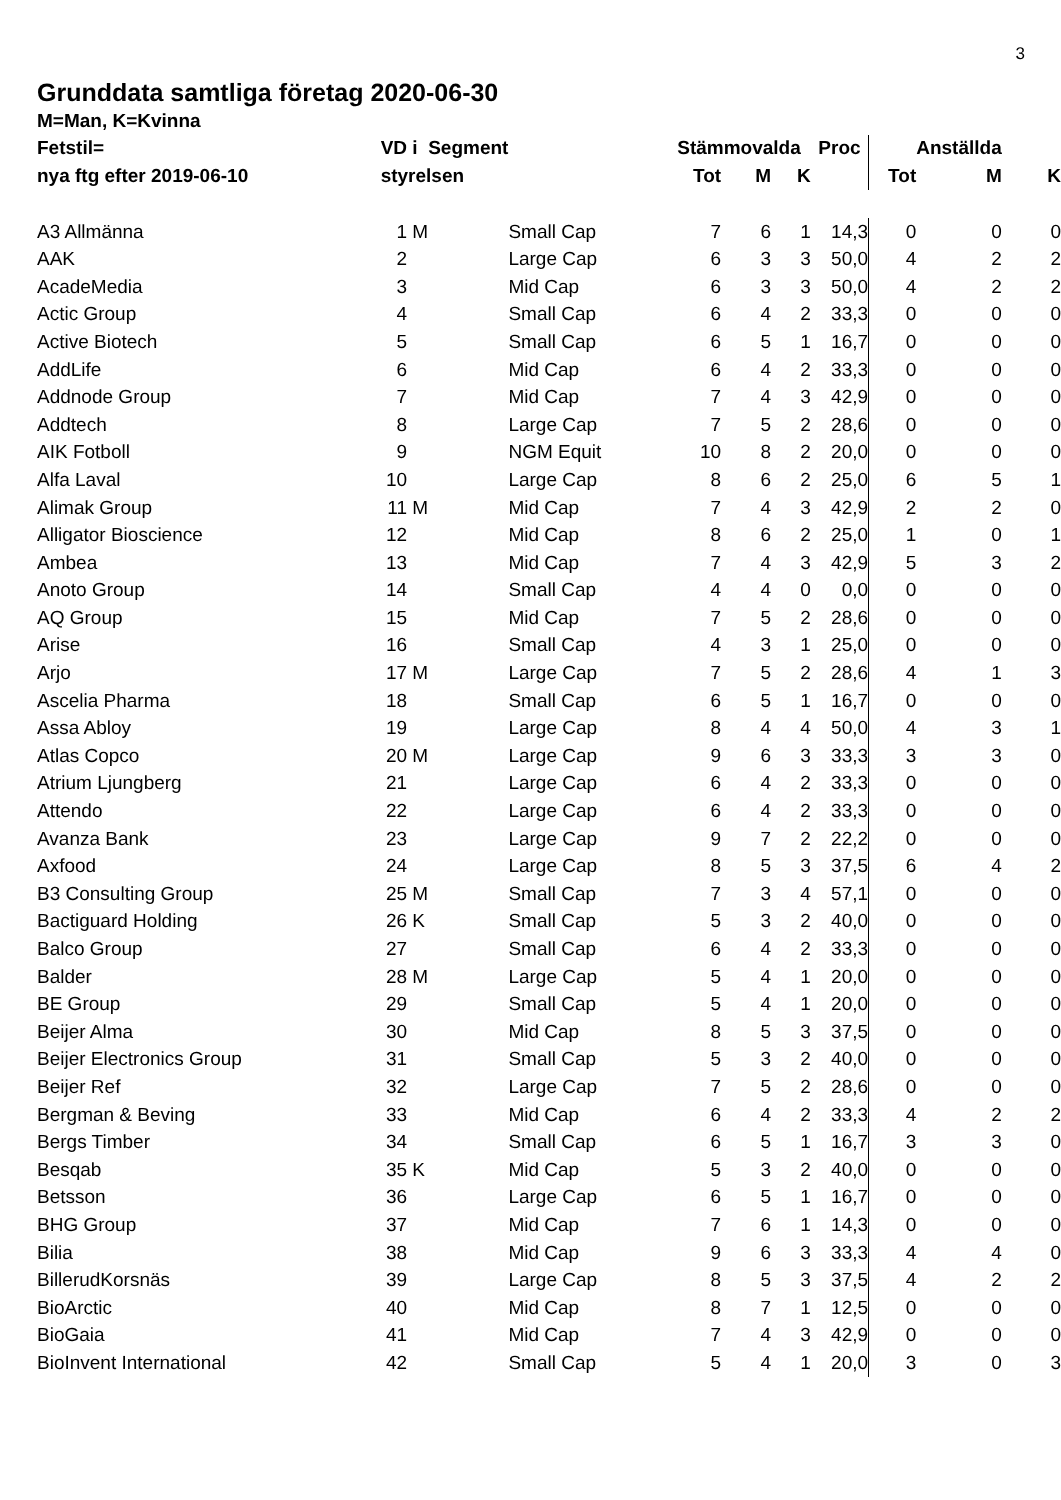3
Grunddata samtliga företag 2020-06-30
| M=Man, K=Kvinna | | | | | | | | | | |
| Fetstil= | VD | i Segment | | Stämmovalda | | | Proc | | Anställda | |
| nya ftg efter 2019-06-10 | styrelsen | | | Tot | M | K | | Tot | M | K |
| A3 Allmänna | 1 | M | Small Cap | 7 | 6 | 1 | 14,3 | 0 | 0 | 0 |
| AAK | 2 | | Large Cap | 6 | 3 | 3 | 50,0 | 4 | 2 | 2 |
| AcadeMedia | 3 | | Mid Cap | 6 | 3 | 3 | 50,0 | 4 | 2 | 2 |
| Actic Group | 4 | | Small Cap | 6 | 4 | 2 | 33,3 | 0 | 0 | 0 |
| Active Biotech | 5 | | Small Cap | 6 | 5 | 1 | 16,7 | 0 | 0 | 0 |
| AddLife | 6 | | Mid Cap | 6 | 4 | 2 | 33,3 | 0 | 0 | 0 |
| Addnode Group | 7 | | Mid Cap | 7 | 4 | 3 | 42,9 | 0 | 0 | 0 |
| Addtech | 8 | | Large Cap | 7 | 5 | 2 | 28,6 | 0 | 0 | 0 |
| AIK Fotboll | 9 | | NGM Equit | 10 | 8 | 2 | 20,0 | 0 | 0 | 0 |
| Alfa Laval | 10 | | Large Cap | 8 | 6 | 2 | 25,0 | 6 | 5 | 1 |
| Alimak Group | 11 | M | Mid Cap | 7 | 4 | 3 | 42,9 | 2 | 2 | 0 |
| Alligator Bioscience | 12 | | Mid Cap | 8 | 6 | 2 | 25,0 | 1 | 0 | 1 |
| Ambea | 13 | | Mid Cap | 7 | 4 | 3 | 42,9 | 5 | 3 | 2 |
| Anoto Group | 14 | | Small Cap | 4 | 4 | 0 | 0,0 | 0 | 0 | 0 |
| AQ Group | 15 | | Mid Cap | 7 | 5 | 2 | 28,6 | 0 | 0 | 0 |
| Arise | 16 | | Small Cap | 4 | 3 | 1 | 25,0 | 0 | 0 | 0 |
| Arjo | 17 | M | Large Cap | 7 | 5 | 2 | 28,6 | 4 | 1 | 3 |
| Ascelia Pharma | 18 | | Small Cap | 6 | 5 | 1 | 16,7 | 0 | 0 | 0 |
| Assa Abloy | 19 | | Large Cap | 8 | 4 | 4 | 50,0 | 4 | 3 | 1 |
| Atlas Copco | 20 | M | Large Cap | 9 | 6 | 3 | 33,3 | 3 | 3 | 0 |
| Atrium Ljungberg | 21 | | Large Cap | 6 | 4 | 2 | 33,3 | 0 | 0 | 0 |
| Attendo | 22 | | Large Cap | 6 | 4 | 2 | 33,3 | 0 | 0 | 0 |
| Avanza Bank | 23 | | Large Cap | 9 | 7 | 2 | 22,2 | 0 | 0 | 0 |
| Axfood | 24 | | Large Cap | 8 | 5 | 3 | 37,5 | 6 | 4 | 2 |
| B3 Consulting Group | 25 | M | Small Cap | 7 | 3 | 4 | 57,1 | 0 | 0 | 0 |
| Bactiguard Holding | 26 | K | Small Cap | 5 | 3 | 2 | 40,0 | 0 | 0 | 0 |
| Balco Group | 27 | | Small Cap | 6 | 4 | 2 | 33,3 | 0 | 0 | 0 |
| Balder | 28 | M | Large Cap | 5 | 4 | 1 | 20,0 | 0 | 0 | 0 |
| BE Group | 29 | | Small Cap | 5 | 4 | 1 | 20,0 | 0 | 0 | 0 |
| Beijer Alma | 30 | | Mid Cap | 8 | 5 | 3 | 37,5 | 0 | 0 | 0 |
| Beijer Electronics Group | 31 | | Small Cap | 5 | 3 | 2 | 40,0 | 0 | 0 | 0 |
| Beijer Ref | 32 | | Large Cap | 7 | 5 | 2 | 28,6 | 0 | 0 | 0 |
| Bergman & Beving | 33 | | Mid Cap | 6 | 4 | 2 | 33,3 | 4 | 2 | 2 |
| Bergs Timber | 34 | | Small Cap | 6 | 5 | 1 | 16,7 | 3 | 3 | 0 |
| Besqab | 35 | K | Mid Cap | 5 | 3 | 2 | 40,0 | 0 | 0 | 0 |
| Betsson | 36 | | Large Cap | 6 | 5 | 1 | 16,7 | 0 | 0 | 0 |
| BHG Group | 37 | | Mid Cap | 7 | 6 | 1 | 14,3 | 0 | 0 | 0 |
| Bilia | 38 | | Mid Cap | 9 | 6 | 3 | 33,3 | 4 | 4 | 0 |
| BillerudKorsnäs | 39 | | Large Cap | 8 | 5 | 3 | 37,5 | 4 | 2 | 2 |
| BioArctic | 40 | | Mid Cap | 8 | 7 | 1 | 12,5 | 0 | 0 | 0 |
| BioGaia | 41 | | Mid Cap | 7 | 4 | 3 | 42,9 | 0 | 0 | 0 |
| BioInvent International | 42 | | Small Cap | 5 | 4 | 1 | 20,0 | 3 | 0 | 3 |